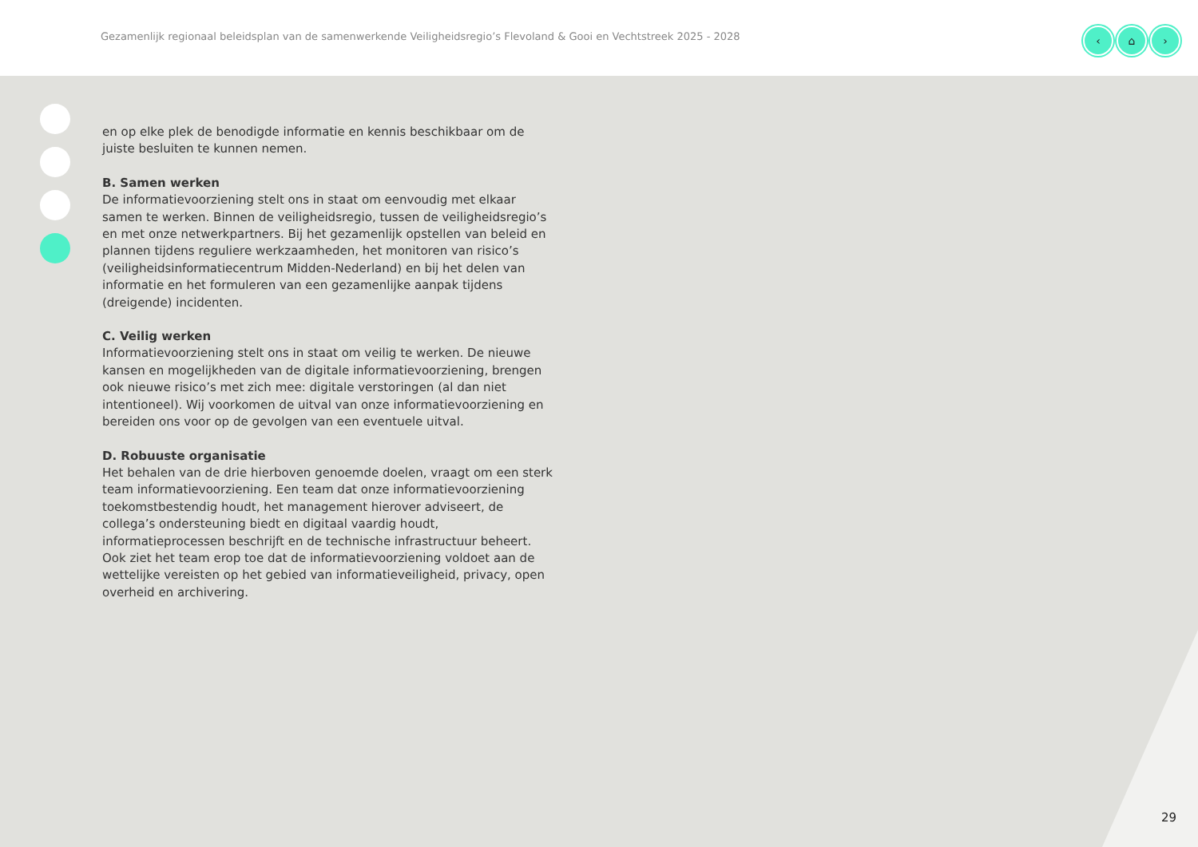Gezamenlijk regionaal beleidsplan van de samenwerkende Veiligheidsregio’s Flevoland & Gooi en Vechtstreek 2025 - 2028
‹ ⌂ ›
en op elke plek de benodigde informatie en kennis beschikbaar om de juiste besluiten te kunnen nemen.
B. Samen werken
De informatievoorziening stelt ons in staat om eenvoudig met elkaar samen te werken. Binnen de veiligheidsregio, tussen de veiligheidsregio’s en met onze netwerkpartners. Bij het gezamenlijk opstellen van beleid en plannen tijdens reguliere werkzaamheden, het monitoren van risico’s (veiligheidsinformatiecentrum Midden-Nederland) en bij het delen van informatie en het formuleren van een gezamenlijke aanpak tijdens (dreigende) incidenten.
C. Veilig werken
Informatievoorziening stelt ons in staat om veilig te werken. De nieuwe kansen en mogelijkheden van de digitale informatievoorziening, brengen ook nieuwe risico’s met zich mee: digitale verstoringen (al dan niet intentioneel). Wij voorkomen de uitval van onze informatievoorziening en bereiden ons voor op de gevolgen van een eventuele uitval.
D. Robuuste organisatie
Het behalen van de drie hierboven genoemde doelen, vraagt om een sterk team informatievoorziening. Een team dat onze informatievoorziening toekomstbestendig houdt, het management hierover adviseert, de collega’s ondersteuning biedt en digitaal vaardig houdt, informatieprocessen beschrijft en de technische infrastructuur beheert. Ook ziet het team erop toe dat de informatievoorziening voldoet aan de wettelijke vereisten op het gebied van informatieveiligheid, privacy, open overheid en archivering.
29